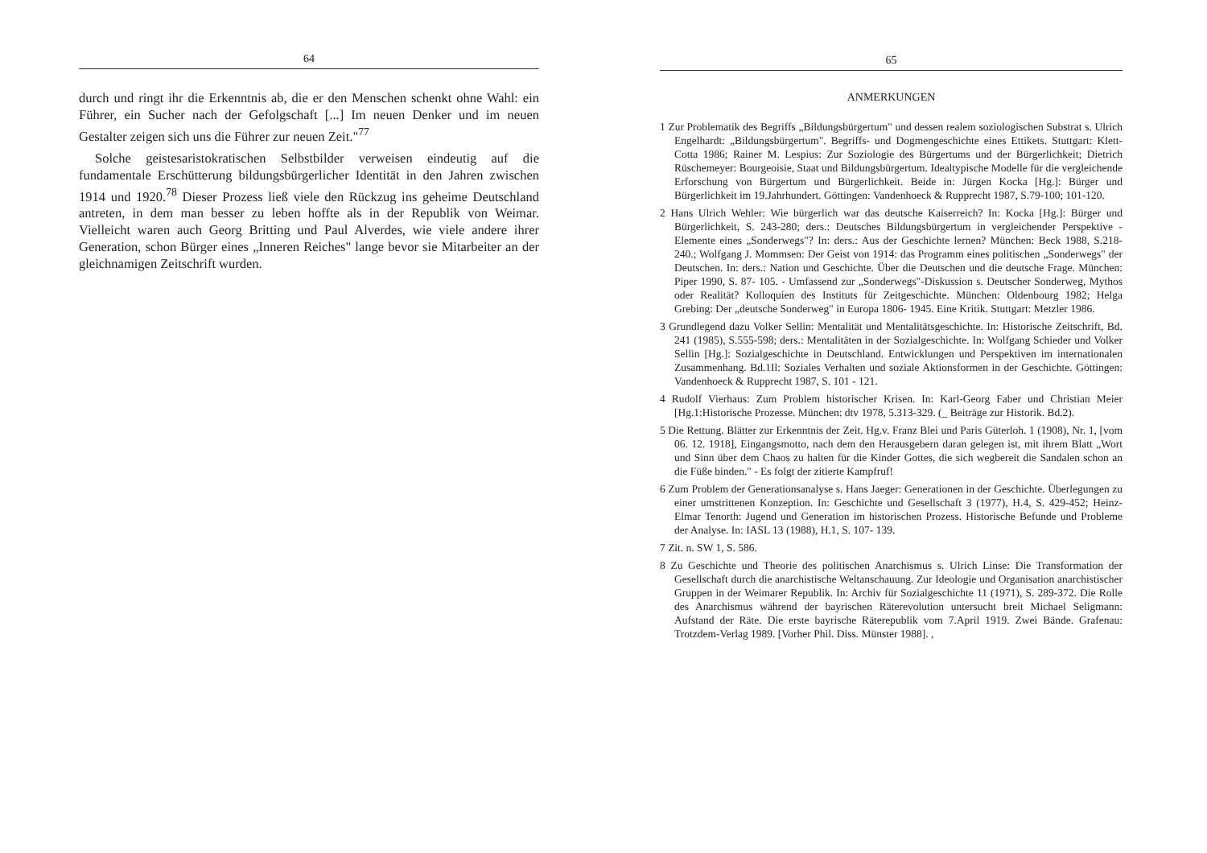64
durch und ringt ihr die Erkenntnis ab, die er den Menschen schenkt ohne Wahl: ein Führer, ein Sucher nach der Gefolgschaft [...] Im neuen Denker und im neuen Gestalter zeigen sich uns die Führer zur neuen Zeit."<sup>77</sup>
Solche geistesaristokratischen Selbstbilder verweisen eindeutig auf die fundamentale Erschütterung bildungsbürgerlicher Identität in den Jahren zwischen 1914 und 1920.<sup>78</sup> Dieser Prozess ließ viele den Rückzug ins geheime Deutschland antreten, in dem man besser zu leben hoffte als in der Republik von Weimar. Vielleicht waren auch Georg Britting und Paul Alverdes, wie viele andere ihrer Generation, schon Bürger eines „Inneren Reiches" lange bevor sie Mitarbeiter an der gleichnamigen Zeitschrift wurden.
65
ANMERKUNGEN
1 Zur Problematik des Begriffs „Bildungsbürgertum" und dessen realem soziologischen Substrat s. Ulrich Engelhardt: „Bildungsbürgertum". Begriffs- und Dogmengeschichte eines Ettikets. Stuttgart: Klett-Cotta 1986; Rainer M. Lespius: Zur Soziologie des Bürgertums und der Bürgerlichkeit; Dietrich Rüschemeyer: Bourgeoisie, Staat und Bildungsbürgertum. Idealtypische Modelle für die vergleichende Erforschung von Bürgertum und Bürgerlichkeit. Beide in: Jürgen Kocka [Hg.]: Bürger und Bürgerlichkeit im 19.Jahrhundert. Göttingen: Vandenhoeck & Rupprecht 1987, S.79-100; 101-120.
2 Hans Ulrich Wehler: Wie bürgerlich war das deutsche Kaiserreich? In: Kocka [Hg.]: Bürger und Bürgerlichkeit, S. 243-280; ders.: Deutsches Bildungsbürgertum in vergleichender Perspektive - Elemente eines „Sonderwegs"? In: ders.: Aus der Geschichte lernen? München: Beck 1988, S.218-240.; Wolfgang J. Mommsen: Der Geist von 1914: das Programm eines politischen „Sonderwegs" der Deutschen. In: ders.: Nation und Geschichte. Über die Deutschen und die deutsche Frage. München: Piper 1990, S. 87- 105. - Umfassend zur „Sonderwegs"-Diskussion s. Deutscher Sonderweg, Mythos oder Realität? Kolloquien des Instituts für Zeitgeschichte. München: Oldenbourg 1982; Helga Grebing: Der „deutsche Sonderweg" in Europa 1806- 1945. Eine Kritik. Stuttgart: Metzler 1986.
3 Grundlegend dazu Volker Sellin: Mentalität und Mentalitätsgeschichte. In: Historische Zeitschrift, Bd. 241 (1985), S.555-598; ders.: Mentalitäten in der Sozialgeschichte. In: Wolfgang Schieder und Volker Sellin [Hg.]: Sozialgeschichte in Deutschland. Entwicklungen und Perspektiven im internationalen Zusammenhang. Bd.1Il: Soziales Verhalten und soziale Aktionsformen in der Geschichte. Göttingen: Vandenhoeck & Rupprecht 1987, S. 101 - 121.
4 Rudolf Vierhaus: Zum Problem historischer Krisen. In: Karl-Georg Faber und Christian Meier [Hg.1:Historische Prozesse. München: dtv 1978, 5.313-329. (_ Beiträge zur Historik. Bd.2).
5 Die Rettung. Blätter zur Erkenntnis der Zeit. Hg.v. Franz Blei und Paris Güterloh. 1 (1908), Nr. 1, [vom 06. 12. 1918], Eingangsmotto, nach dem den Herausgebern daran gelegen ist, mit ihrem Blatt „Wort und Sinn über dem Chaos zu halten für die Kinder Gottes, die sich wegbereit die Sandalen schon an die Füße binden." - Es folgt der zitierte Kampfruf!
6 Zum Problem der Generationsanalyse s. Hans Jaeger: Generationen in der Geschichte. Überlegungen zu einer umstrittenen Konzeption. In: Geschichte und Gesellschaft 3 (1977), H.4, S. 429-452; Heinz-Elmar Tenorth: Jugend und Generation im historischen Prozess. Historische Befunde und Probleme der Analyse. In: IASL 13 (1988), H.1, S. 107- 139.
7 Zit. n. SW 1, S. 586.
8 Zu Geschichte und Theorie des politischen Anarchismus s. Ulrich Linse: Die Transformation der Gesellschaft durch die anarchistische Weltanschauung. Zur Ideologie und Organisation anarchistischer Gruppen in der Weimarer Republik. In: Archiv für Sozialgeschichte 11 (1971), S. 289-372. Die Rolle des Anarchismus während der bayrischen Räterevolution untersucht breit Michael Seligmann: Aufstand der Räte. Die erste bayrische Räterepublik vom 7.April 1919. Zwei Bände. Grafenau: Trotzdem-Verlag 1989. [Vorher Phil. Diss. Münster 1988]. ,